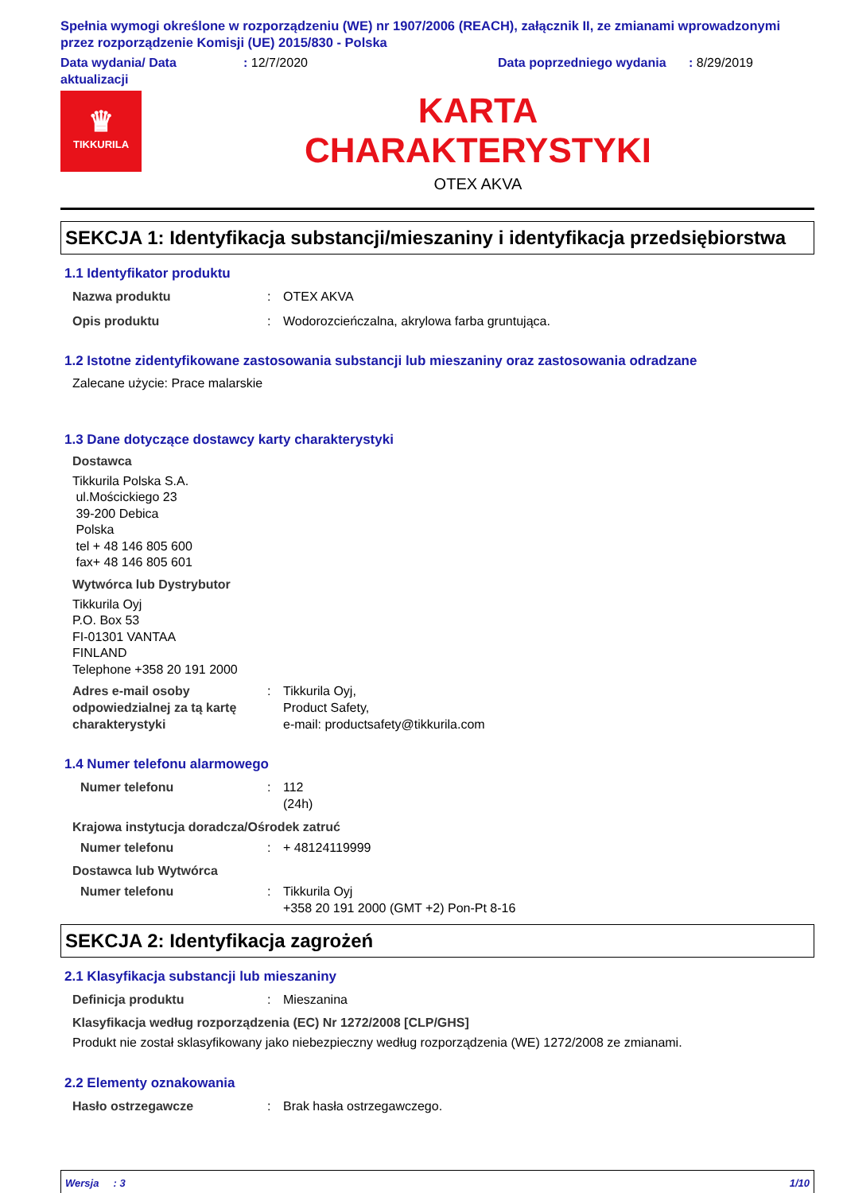Spełnia wymogi określone w rozporządzeniu (WE) nr 1907/2006 (REACH), załącznik II, ze zmianami wprowadzonymi przez rozporządzenie Komisji (UE) 2015/830 - Polska
Data wydania/ Data aktualizacji: 12/7/2020 Data poprzedniego wydania: 8/29/2019
♛
TIKKURILA
KARTA
CHARAKTERYSTYKI
OTEX AKVA
SEKCJA 1: Identyfikacja substancji/mieszaniny i identyfikacja przedsiębiorstwa
1.1 Identyfikator produktu
Nazwa produktu: OTEX AKVA
Opis produktu: Wodorozcieńczalna, akrylowa farba gruntująca.
1.2 Istotne zidentyfikowane zastosowania substancji lub mieszaniny oraz zastosowania odradzane
Zalecane użycie: Prace malarskie
1.3 Dane dotyczące dostawcy karty charakterystyki
Dostawca
Tikkurila Polska S.A.
ul.Mościckiego 23
39-200 Debica
Polska
tel + 48 146 805 600
fax+ 48 146 805 601
Wytwórca lub Dystrybutor
Tikkurila Oyj
P.O. Box 53
FI-01301 VANTAA
FINLAND
Telephone +358 20 191 2000
Adres e-mail osoby odpowiedzialnej za tą kartę charakterystyki: Tikkurila Oyj,
Product Safety,
e-mail: productsafety@tikkurila.com
1.4 Numer telefonu alarmowego
Numer telefonu: 112
(24h)
Krajowa instytucja doradcza/Ośrodek zatruć
Numer telefonu: + 48124119999
Dostawca lub Wytwórca
Numer telefonu: Tikkurila Oyj
+358 20 191 2000 (GMT +2) Pon-Pt 8-16
SEKCJA 2: Identyfikacja zagrożeń
2.1 Klasyfikacja substancji lub mieszaniny
Definicja produktu: Mieszanina
Klasyfikacja według rozporządzenia (EC) Nr 1272/2008 [CLP/GHS]
Produkt nie został sklasyfikowany jako niebezpieczny według rozporządzenia (WE) 1272/2008 ze zmianami.
2.2 Elementy oznakowania
Hasło ostrzegawcze: Brak hasła ostrzegawczego.
Wersja : 3 1/10